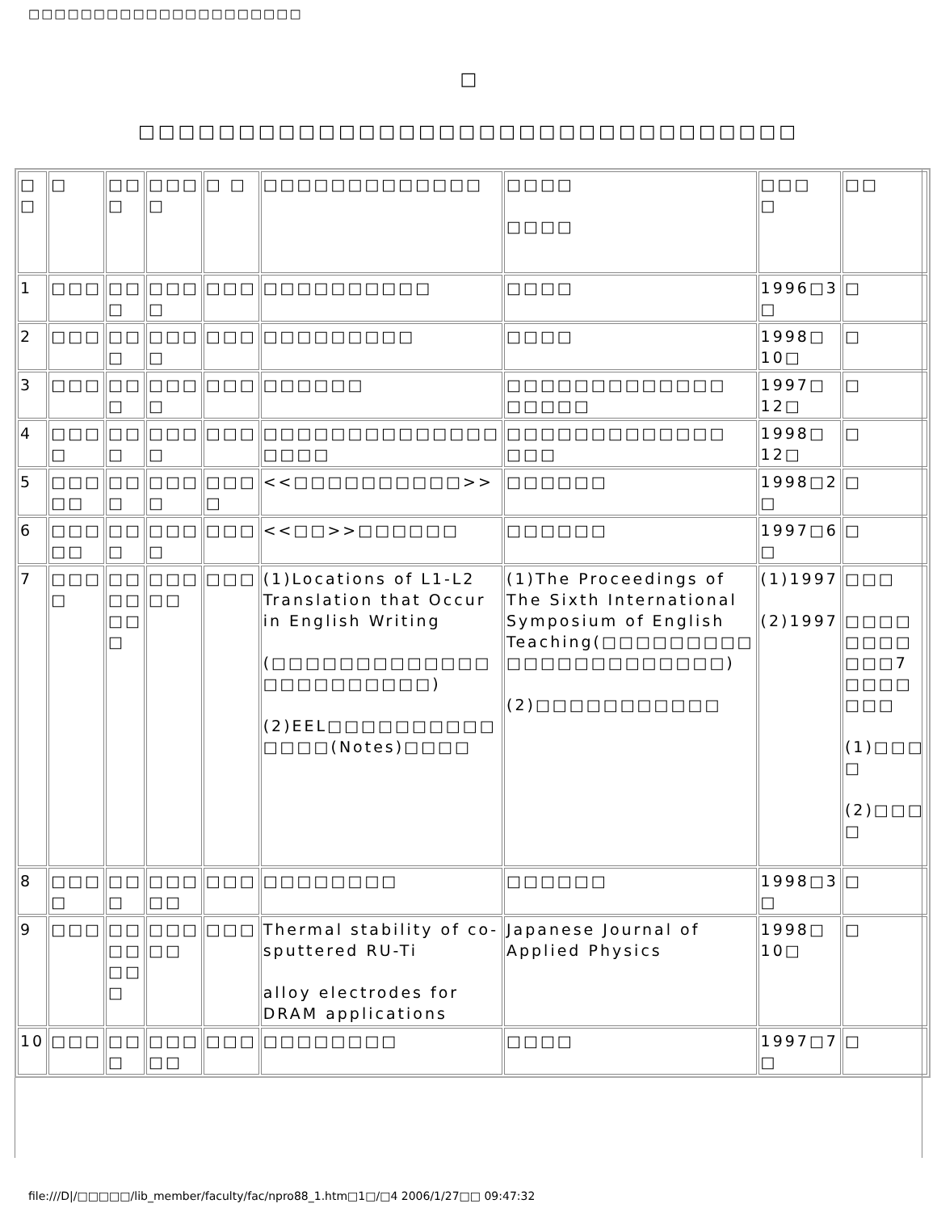□□□□□□□□□□□□□□□□□□□□□
□
□□□□□□□□□□□□□□□□□□□□□□□□□□□□□□□□□
| □ □ | □ | □□ □ | □□□ □ | □ □ | □□□□□□□□□□□□□ | □□□□ □□□□ | □□□ □ | □□ |
| 1 | □□□ | □□ □ | □□□ □ | □□□ | □□□□□□□□□□ | □□□□ | 1996□3 □ | □ |
| 2 | □□□ | □□ □ | □□□ □ | □□□ | □□□□□□□□□ | □□□□ | 1998□ 10□ | □ |
| 3 | □□□ | □□ □ | □□□ □ | □□□ | □□□□□□ | □□□□□□□□□□□□□ □□□□□ | 1997□ 12□ | □ |
| 4 | □□□ □ | □□ □ | □□□ □ | □□□ | □□□□□□□□□□□□□□ □□□□ | □□□□□□□□□□□□□ □□□ | 1998□ 12□ | □ |
| 5 | □□□ □□ | □□ □ | □□□ □ | □□□ □ | <<□□□□□□□□□□>> | □□□□□□ | 1998□2 □ | □ |
| 6 | □□□ □□ | □□ □ | □□□ □ | □□□ | <<□□>>□□□□□□ | □□□□□□ | 1997□6 □ | □ |
| 7 | □□□ □ | □□ □□ □□ □ | □□□ □□ | □□□ | (1)Locations of L1-L2 Translation that Occur in English Writing (□□□□□□□□□□□□□ □□□□□□□□□□) (2)EEL□□□□□□□□□□ □□□□(Notes)□□□□ | (1)The Proceedings of The Sixth International Symposium of English Teaching(□□□□□□□□□ □□□□□□□□□□□□□) (2)□□□□□□□□□□□ | (1)1997 (2)1997 | □□□ □□□□ □□□□ □□□7 □□□□ □□□ (1)□□□ □ (2)□□□ □ |
| 8 | □□□ □ | □□ □ | □□□ □□ | □□□ | □□□□□□□□ | □□□□□□ | 1998□3 □ | □ |
| 9 | □□□ | □□ □□ □□ □ | □□□ □□ | □□□ | Thermal stability of co-sputtered RU-Ti alloy electrodes for DRAM applications | Japanese Journal of Applied Physics | 1998□ 10□ | □ |
| 10 | □□□ | □□ □ | □□□ □□ | □□□ | □□□□□□□□ | □□□□ | 1997□7 □ | □ |
file:///D|/□□□□□/lib_member/faculty/fac/npro88_1.htm□1□/□4 2006/1/27□□ 09:47:32